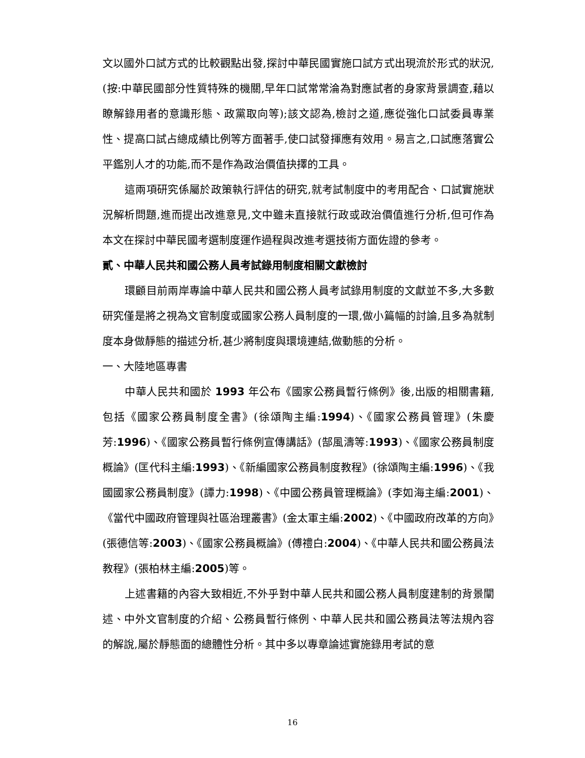文以國外口試方式的比較觀點出發,探討中華民國實施口試方式出現流於形式的狀況,(按:中華民國部分性質特殊的機關,早年口試常常淪為對應試者的身家背景調查,藉以瞭解錄用者的意識形態、政黨取向等);該文認為,檢討之道,應從強化口試委員專業性、提高口試占總成績比例等方面著手,使口試發揮應有效用。易言之,口試應落實公平鑑別人才的功能,而不是作為政治價值抉擇的工具。
這兩項研究係屬於政策執行評估的研究,就考試制度中的考用配合、口試實施狀況解析問題,進而提出改進意見,文中雖未直接就行政或政治價值進行分析,但可作為本文在探討中華民國考選制度運作過程與改進考選技術方面佐證的參考。
貳、中華人民共和國公務人員考試錄用制度相關文獻檢討
環顧目前兩岸專論中華人民共和國公務人員考試錄用制度的文獻並不多,大多數研究僅是將之視為文官制度或國家公務人員制度的一環,做小篇幅的討論,且多為就制度本身做靜態的描述分析,甚少將制度與環境連結,做動態的分析。
一、大陸地區專書
中華人民共和國於 1993 年公布《國家公務員暫行條例》後,出版的相關書籍,包括《國家公務員制度全書》(徐頌陶主編:1994)、《國家公務員管理》(朱慶芳:1996)、《國家公務員暫行條例宣傳講話》(郜風濤等:1993)、《國家公務員制度概論》(匡代科主編:1993)、《新編國家公務員制度教程》(徐頌陶主編:1996)、《我國國家公務員制度》(譚力:1998)、《中國公務員管理概論》(李如海主編:2001)、《當代中國政府管理與社區治理叢書》(金太軍主編:2002)、《中國政府改革的方向》(張德信等:2003)、《國家公務員概論》(傅禮白:2004)、《中華人民共和國公務員法教程》(張柏林主編:2005)等。
上述書籍的內容大致相近,不外乎對中華人民共和國公務人員制度建制的背景闡述、中外文官制度的介紹、公務員暫行條例、中華人民共和國公務員法等法規內容的解說,屬於靜態面的總體性分析。其中多以專章論述實施錄用考試的意
16